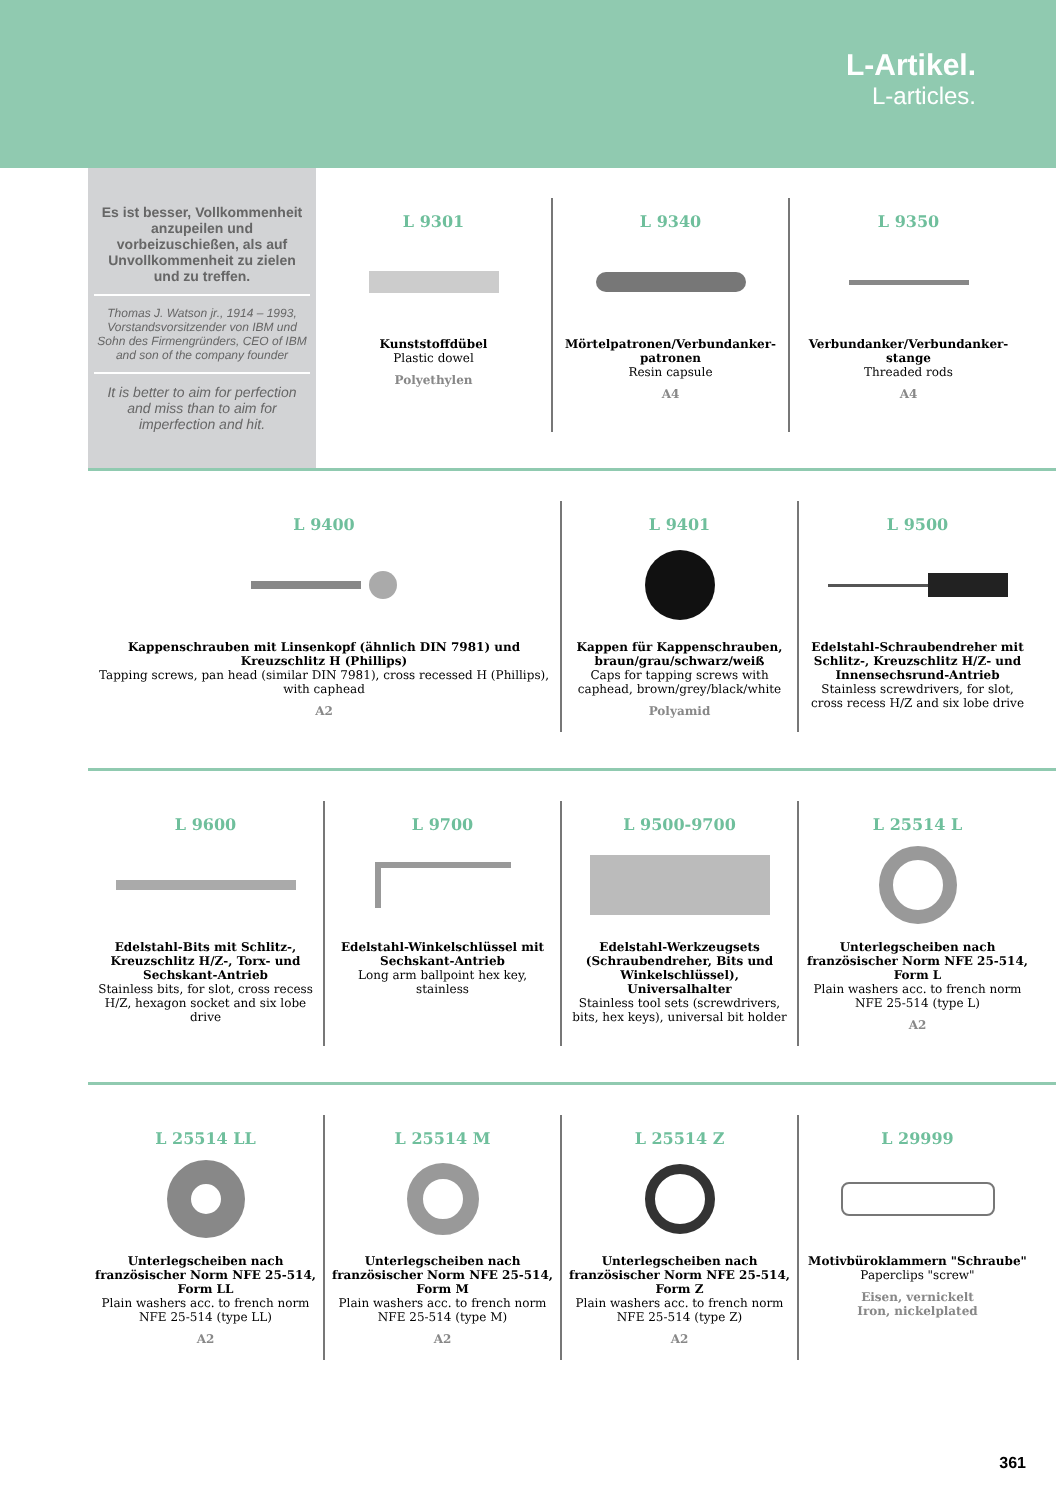L-Artikel.
L-articles.
Es ist besser, Vollkommenheit anzupeilen und vorbeizuschießen, als auf Unvollkommenheit zu zielen und zu treffen.
Thomas J. Watson jr., 1914 – 1993, Vorstandsvorsitzender von IBM und Sohn des Firmengründers, CEO of IBM and son of the company founder
It is better to aim for perfection and miss than to aim for imperfection and hit.
L 9301
Kunststoffdübel
Plastic dowel
Polyethylen
L 9340
Mörtelpatronen/Verbundanker-patronen
Resin capsule
A4
L 9350
Verbundanker/Verbundanker-stange
Threaded rods
A4
L 9400
Kappenschrauben mit Linsenkopf (ähnlich DIN 7981) und Kreuzschlitz H (Phillips)
Tapping screws, pan head (similar DIN 7981), cross recessed H (Phillips), with caphead
A2
L 9401
Kappen für Kappenschrauben, braun/grau/schwarz/weiß
Caps for tapping screws with caphead, brown/grey/black/white
Polyamid
L 9500
Edelstahl-Schraubendreher mit Schlitz-, Kreuzschlitz H/Z- und Innensechsrund-Antrieb
Stainless screwdrivers, for slot, cross recess H/Z and six lobe drive
L 9600
Edelstahl-Bits mit Schlitz-, Kreuzschlitz H/Z-, Torx- und Sechskant-Antrieb
Stainless bits, for slot, cross recess H/Z, hexagon socket and six lobe drive
L 9700
Edelstahl-Winkelschlüssel mit Sechskant-Antrieb
Long arm ballpoint hex key, stainless
L 9500-9700
Edelstahl-Werkzeugsets (Schraubendreher, Bits und Winkelschlüssel), Universalhalter
Stainless tool sets (screwdrivers, bits, hex keys), universal bit holder
L 25514 L
Unterlegscheiben nach französischer Norm NFE 25-514, Form L
Plain washers acc. to french norm NFE 25-514 (type L)
A2
L 25514 LL
Unterlegscheiben nach französischer Norm NFE 25-514, Form LL
Plain washers acc. to french norm NFE 25-514 (type LL)
A2
L 25514 M
Unterlegscheiben nach französischer Norm NFE 25-514, Form M
Plain washers acc. to french norm NFE 25-514 (type M)
A2
L 25514 Z
Unterlegscheiben nach französischer Norm NFE 25-514, Form Z
Plain washers acc. to french norm NFE 25-514 (type Z)
A2
L 29999
Motivbüroklammern "Schraube"
Paperclips "screw"
Eisen, vernickelt
Iron, nickelplated
361